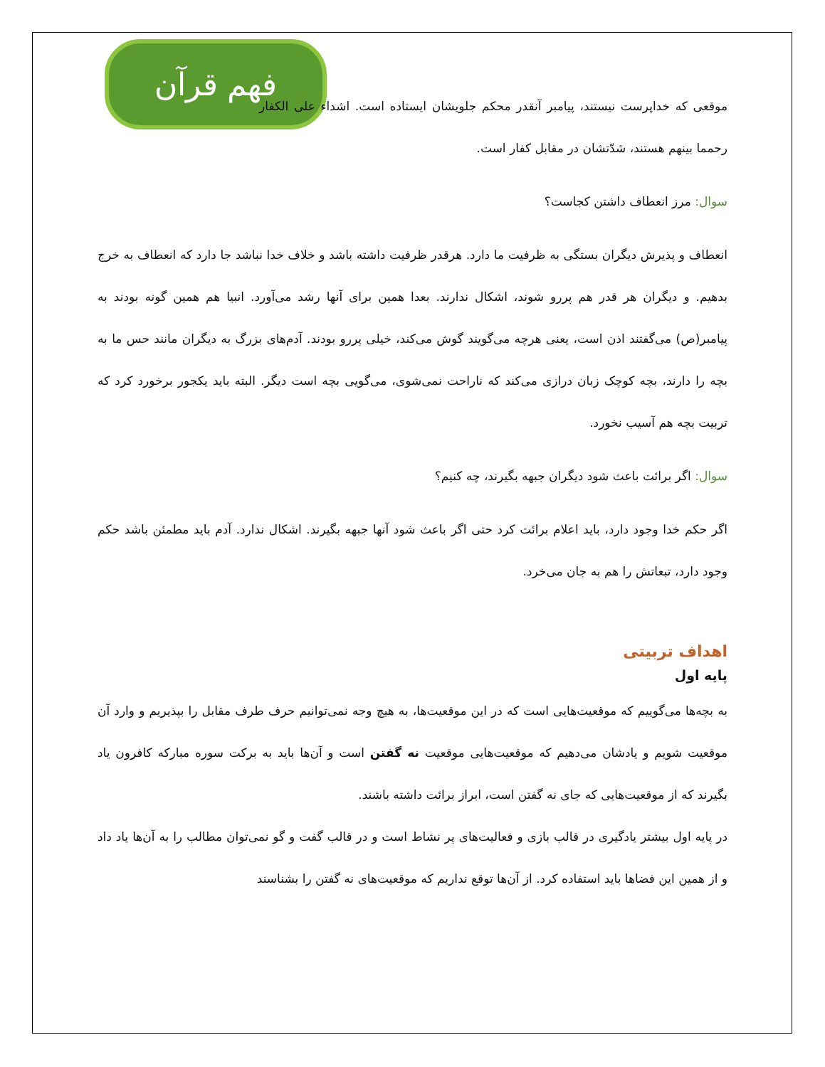فهم قرآن
موقعی که خداپرست نیستند، پیامبر آنقدر محکم جلویشان ایستاده است. اشداء علی الکفار رحمما بینهم هستند، شدّتشان در مقابل کفار است.
سوال: مرز انعطاف داشتن کجاست؟
انعطاف و پذیرش دیگران بستگی به ظرفیت ما دارد. هرقدر ظرفیت داشته باشد و خلاف خدا نباشد جا دارد که انعطاف به خرج بدهیم. و دیگران هر قدر هم پررو شوند، اشکال ندارند. بعدا همین برای آنها رشد می‌آورد. انبیا هم همین گونه بودند به پیامبر(ص) می‌گفتند اذن است، یعنی هرچه می‌گویند گوش می‌کند، خیلی پررو بودند. آدم‌های بزرگ به دیگران مانند حس ما به بچه را دارند، بچه کوچک زبان درازی می‌کند که ناراحت نمی‌شوی، می‌گویی بچه است دیگر. البته باید یکجور برخورد کرد که تربیت بچه هم آسیب نخورد.
سوال: اگر برائت باعث شود دیگران جبهه بگیرند، چه کنیم؟
اگر حکم خدا وجود دارد، باید اعلام برائت کرد حتی اگر باعث شود آنها جبهه بگیرند. اشکال ندارد. آدم باید مطمئن باشد حکم وجود دارد، تبعاتش را هم به جان می‌خرد.
اهداف تربیتی
پایه اول
به بچه‌ها می‌گوییم که موقعیت‌هایی است که در این موقعیت‌ها، به هیچ وجه نمی‌توانیم حرف طرف مقابل را بپذیریم و وارد آن موقعیت شویم و یادشان می‌دهیم که موقعیت‌هایی موقعیت نه گفتن است و آن‌ها باید به برکت سوره مبارکه کافرون یاد بگیرند که از موقعیت‌هایی که جای نه گفتن است، ابراز برائت داشته باشند.
در پایه اول بیشتر یادگیری در قالب بازی و فعالیت‌های پر نشاط است و در قالب گفت و گو نمی‌توان مطالب را به آن‌ها یاد داد و از همین این فضاها باید استفاده کرد. از آن‌ها توقع نداریم که موقعیت‌های نه گفتن را بشناسند